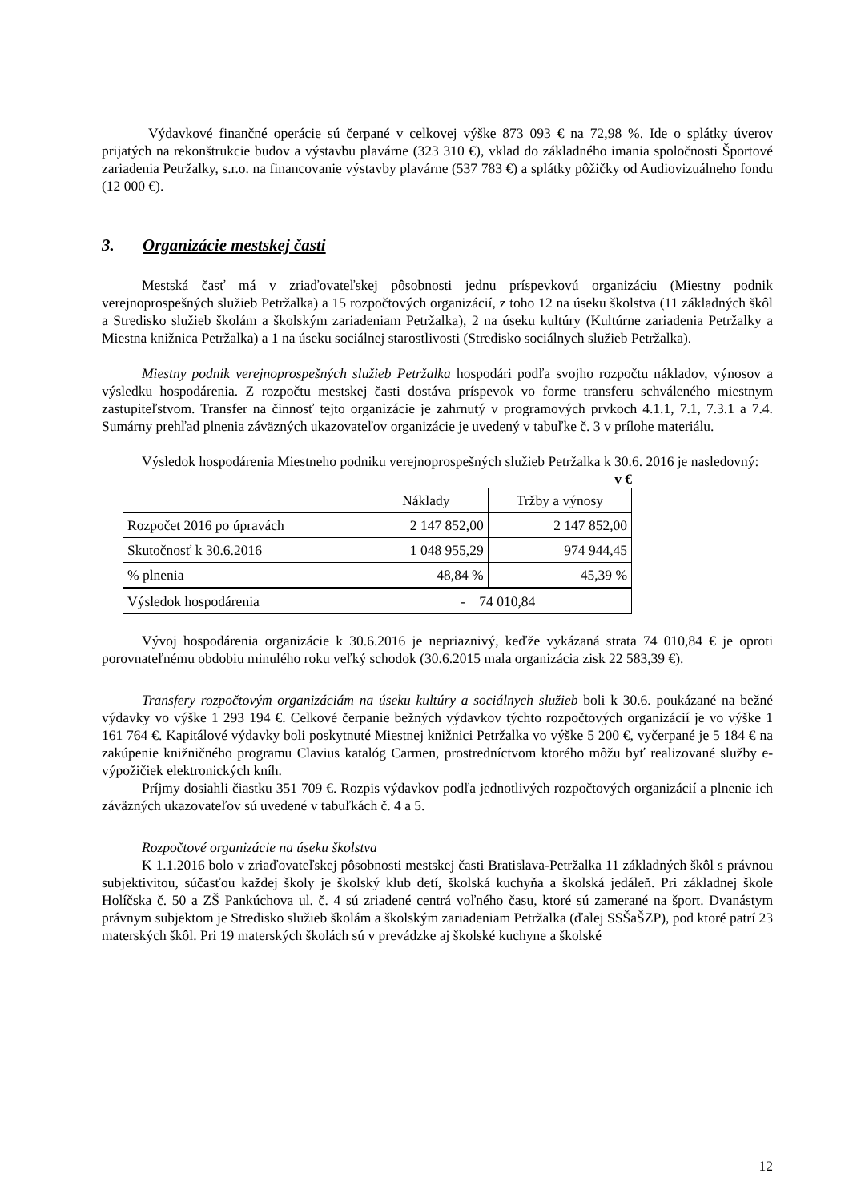Výdavkové finančné operácie sú čerpané v celkovej výške 873 093 € na 72,98 %. Ide o splátky úverov prijatých na rekonštrukcie budov a výstavbu plavárne (323 310 €), vklad do základného imania spoločnosti Športové zariadenia Petržalky, s.r.o. na financovanie výstavby plavárne (537 783 €) a splátky pôžičky od Audiovizuálneho fondu (12 000 €).
3. Organizácie mestskej časti
Mestská časť má v zriaďovateľskej pôsobnosti jednu príspevkovú organizáciu (Miestny podnik verejnoprospešných služieb Petržalka) a 15 rozpočtových organizácií, z toho 12 na úseku školstva (11 základných škôl a Stredisko služieb školám a školským zariadeniam Petržalka), 2 na úseku kultúry (Kultúrne zariadenia Petržalky a Miestna knižnica Petržalka) a 1 na úseku sociálnej starostlivosti (Stredisko sociálnych služieb Petržalka).
Miestny podnik verejnoprospešných služieb Petržalka hospodári podľa svojho rozpočtu nákladov, výnosov a výsledku hospodárenia. Z rozpočtu mestskej časti dostáva príspevok vo forme transferu schváleného miestnym zastupiteľstvom. Transfer na činnosť tejto organizácie je zahrnutý v programových prvkoch 4.1.1, 7.1, 7.3.1 a 7.4. Sumárny prehľad plnenia záväzných ukazovateľov organizácie je uvedený v tabuľke č. 3 v prílohe materiálu.
Výsledok hospodárenia Miestneho podniku verejnoprospešných služieb Petržalka k 30.6. 2016 je nasledovný:
v €
| | Náklady | Tržby a výnosy |
| Rozpočet 2016 po úpravách | 2 147 852,00 | 2 147 852,00 |
| Skutočnosť k 30.6.2016 | 1 048 955,29 | 974 944,45 |
| % plnenia | 48,84 % | 45,39 % |
| Výsledok hospodárenia | - 74 010,84 | |
Vývoj hospodárenia organizácie k 30.6.2016 je nepriaznivý, keďže vykázaná strata 74 010,84 € je oproti porovnateľnému obdobiu minulého roku veľký schodok (30.6.2015 mala organizácia zisk 22 583,39 €).
Transfery rozpočtovým organizáciám na úseku kultúry a sociálnych služieb boli k 30.6. poukázané na bežné výdavky vo výške 1 293 194 €. Celkové čerpanie bežných výdavkov týchto rozpočtových organizácií je vo výške 1 161 764 €. Kapitálové výdavky boli poskytnuté Miestnej knižnici Petržalka vo výške 5 200 €, vyčerpané je 5 184 € na zakúpenie knižničného programu Clavius katalóg Carmen, prostredníctvom ktorého môžu byť realizované služby e-výpožičiek elektronických kníh.
Príjmy dosiahli čiastku 351 709 €. Rozpis výdavkov podľa jednotlivých rozpočtových organizácií a plnenie ich záväzných ukazovateľov sú uvedené v tabuľkách č. 4 a 5.
Rozpočtové organizácie na úseku školstva
K 1.1.2016 bolo v zriaďovateľskej pôsobnosti mestskej časti Bratislava-Petržalka 11 základných škôl s právnou subjektivitou, súčasťou každej školy je školský klub detí, školská kuchyňa a školská jedáleň. Pri základnej škole Holíčska č. 50 a ZŠ Pankúchova ul. č. 4 sú zriadené centrá voľného času, ktoré sú zamerané na šport. Dvanástym právnym subjektom je Stredisko služieb školám a školským zariadeniam Petržalka (ďalej SSŠaŠZP), pod ktoré patrí 23 materských škôl. Pri 19 materských školách sú v prevádzke aj školské kuchyne a školské
12